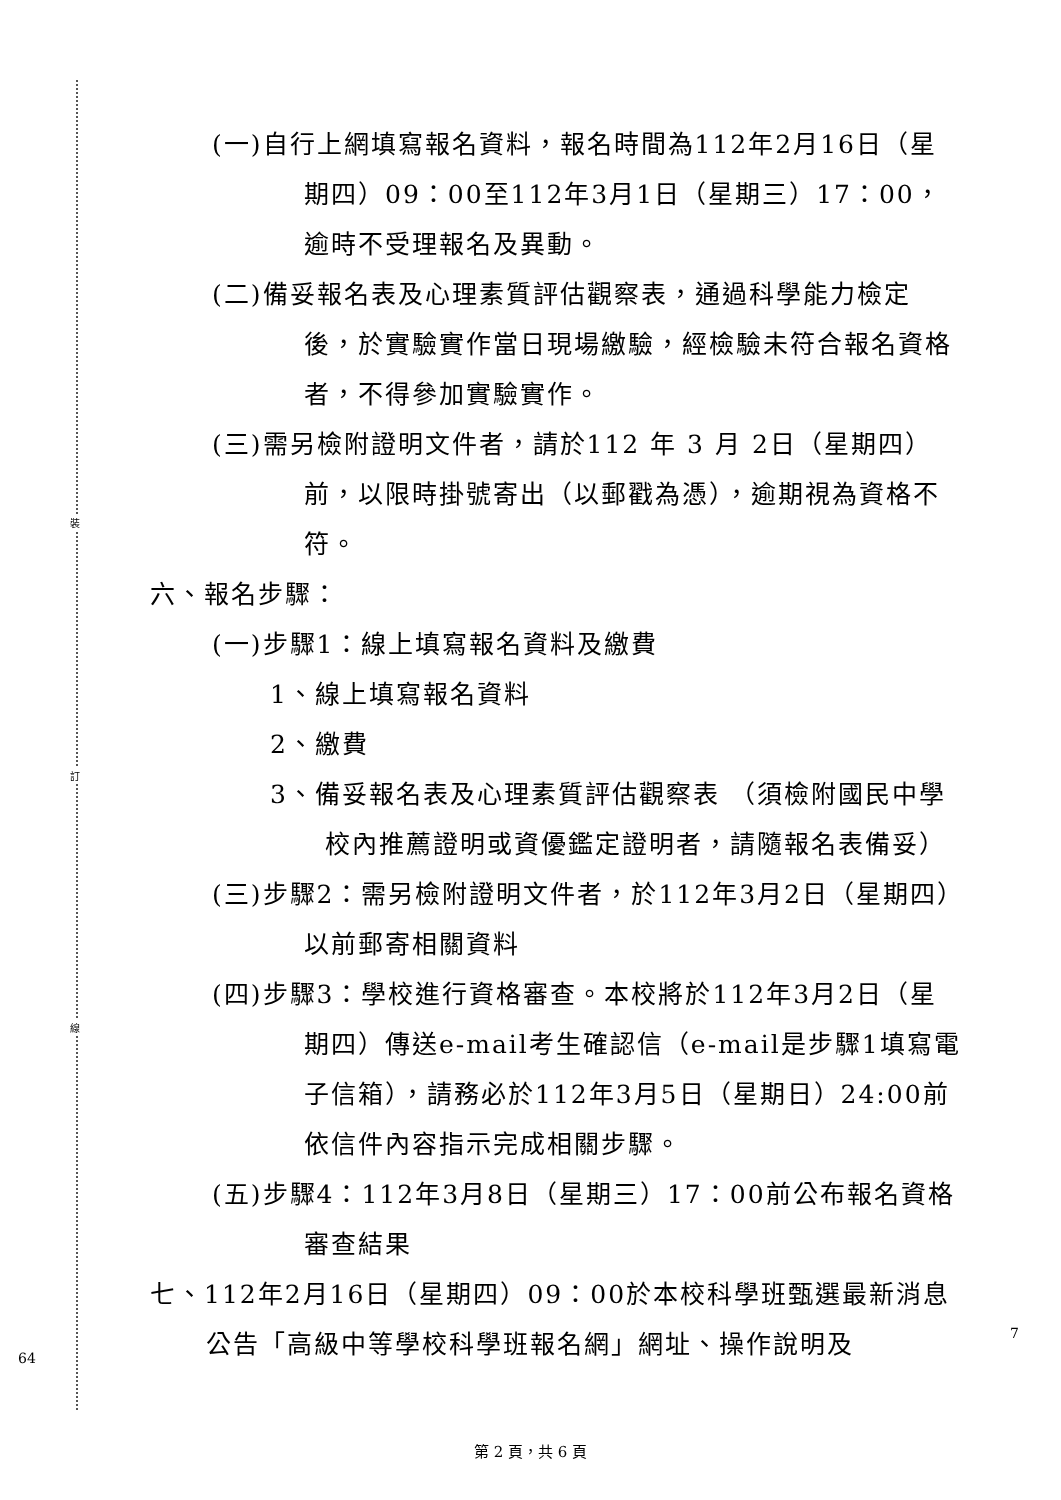裝
訂
線
(一)自行上網填寫報名資料，報名時間為112年2月16日（星期四）09：00至112年3月1日（星期三）17：00，逾時不受理報名及異動。
(二)備妥報名表及心理素質評估觀察表，通過科學能力檢定後，於實驗實作當日現場繳驗，經檢驗未符合報名資格者，不得參加實驗實作。
(三)需另檢附證明文件者，請於112 年 3 月 2日（星期四）前，以限時掛號寄出（以郵戳為憑），逾期視為資格不符。
六、報名步驟：
(一)步驟1：線上填寫報名資料及繳費
1、線上填寫報名資料
2、繳費
3、備妥報名表及心理素質評估觀察表 （須檢附國民中學校內推薦證明或資優鑑定證明者，請隨報名表備妥）
(三)步驟2：需另檢附證明文件者，於112年3月2日（星期四）以前郵寄相關資料
(四)步驟3：學校進行資格審查。本校將於112年3月2日（星期四）傳送e-mail考生確認信（e-mail是步驟1填寫電子信箱），請務必於112年3月5日（星期日）24:00前依信件內容指示完成相關步驟。
(五)步驟4：112年3月8日（星期三）17：00前公布報名資格審查結果
七、112年2月16日（星期四）09：00於本校科學班甄選最新消息公告「高級中等學校科學班報名網」網址、操作說明及
64
7
第 2 頁，共 6 頁